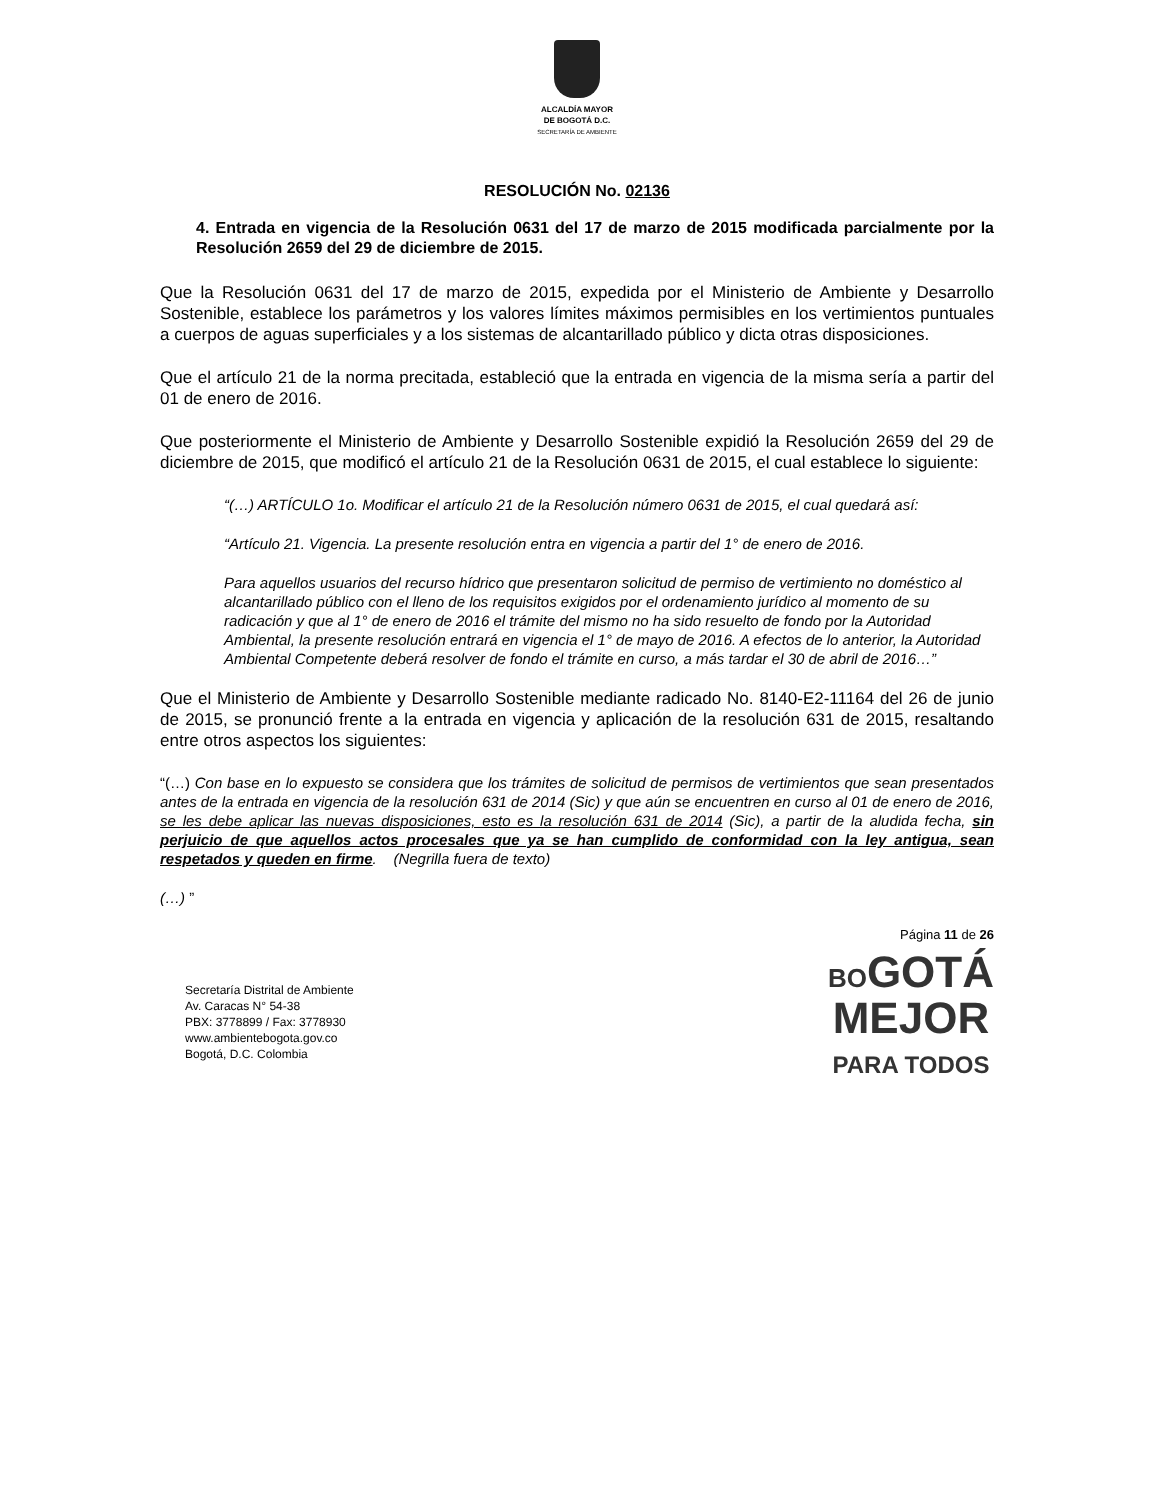ALCALDÍA MAYOR
DE BOGOTÁ D.C.
SECRETARÍA DE AMBIENTE
RESOLUCIÓN No. 02136
4. Entrada en vigencia de la Resolución 0631 del 17 de marzo de 2015 modificada parcialmente por la Resolución 2659 del 29 de diciembre de 2015.
Que la Resolución 0631 del 17 de marzo de 2015, expedida por el Ministerio de Ambiente y Desarrollo Sostenible, establece los parámetros y los valores límites máximos permisibles en los vertimientos puntuales a cuerpos de aguas superficiales y a los sistemas de alcantarillado público y dicta otras disposiciones.
Que el artículo 21 de la norma precitada, estableció que la entrada en vigencia de la misma sería a partir del 01 de enero de 2016.
Que posteriormente el Ministerio de Ambiente y Desarrollo Sostenible expidió la Resolución 2659 del 29 de diciembre de 2015, que modificó el artículo 21 de la Resolución 0631 de 2015, el cual establece lo siguiente:
“(…) ARTÍCULO 1o. Modificar el artículo 21 de la Resolución número 0631 de 2015, el cual quedará así:
“Artículo 21. Vigencia. La presente resolución entra en vigencia a partir del 1° de enero de 2016.
Para aquellos usuarios del recurso hídrico que presentaron solicitud de permiso de vertimiento no doméstico al alcantarillado público con el lleno de los requisitos exigidos por el ordenamiento jurídico al momento de su radicación y que al 1° de enero de 2016 el trámite del mismo no ha sido resuelto de fondo por la Autoridad Ambiental, la presente resolución entrará en vigencia el 1° de mayo de 2016. A efectos de lo anterior, la Autoridad Ambiental Competente deberá resolver de fondo el trámite en curso, a más tardar el 30 de abril de 2016…”
Que el Ministerio de Ambiente y Desarrollo Sostenible mediante radicado No. 8140-E2-11164 del 26 de junio de 2015, se pronunció frente a la entrada en vigencia y aplicación de la resolución 631 de 2015, resaltando entre otros aspectos los siguientes:
“(…) Con base en lo expuesto se considera que los trámites de solicitud de permisos de vertimientos que sean presentados antes de la entrada en vigencia de la resolución 631 de 2014 (Sic) y que aún se encuentren en curso al 01 de enero de 2016, se les debe aplicar las nuevas disposiciones, esto es la resolución 631 de 2014 (Sic), a partir de la aludida fecha, sin perjuicio de que aquellos actos procesales que ya se han cumplido de conformidad con la ley antigua, sean respetados y queden en firme. (Negrilla fuera de texto)
(…) ”
Página 11 de 26
Secretaría Distrital de Ambiente
Av. Caracas N° 54-38
PBX: 3778899 / Fax: 3778930
www.ambientebogota.gov.co
Bogotá, D.C. Colombia
BOGOTÁ
MEJOR
PARA TODOS